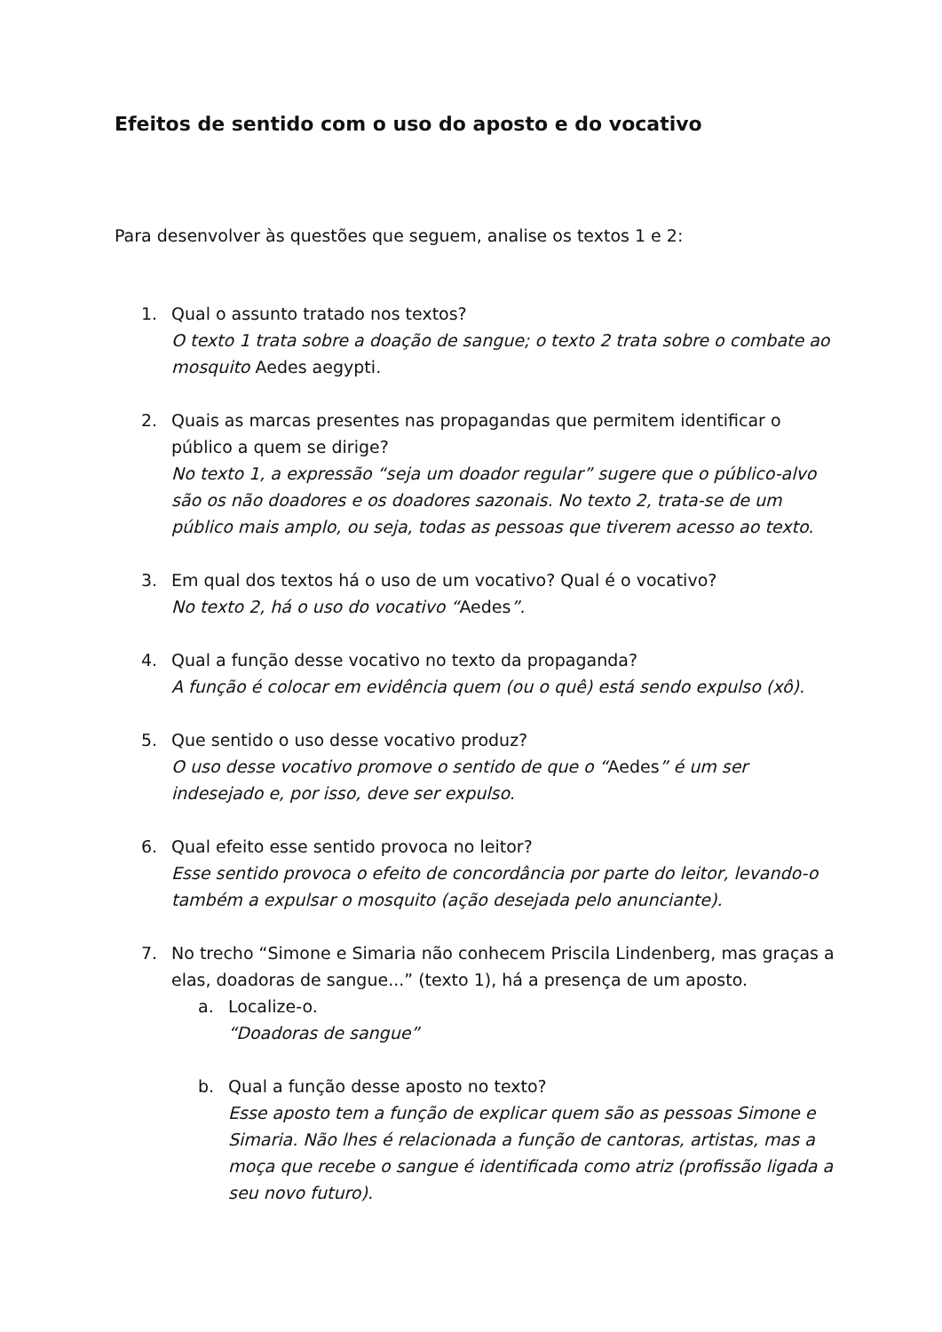Efeitos de sentido com o uso do aposto e do vocativo
Para desenvolver às questões que seguem, analise os textos 1 e 2:
1. Qual o assunto tratado nos textos?
O texto 1 trata sobre a doação de sangue; o texto 2 trata sobre o combate ao mosquito Aedes aegypti.
2. Quais as marcas presentes nas propagandas que permitem identificar o público a quem se dirige?
No texto 1, a expressão “seja um doador regular” sugere que o público-alvo são os não doadores e os doadores sazonais. No texto 2, trata-se de um público mais amplo, ou seja, todas as pessoas que tiverem acesso ao texto.
3. Em qual dos textos há o uso de um vocativo? Qual é o vocativo?
No texto 2, há o uso do vocativo “Aedes”.
4. Qual a função desse vocativo no texto da propaganda?
A função é colocar em evidência quem (ou o quê) está sendo expulso (xô).
5. Que sentido o uso desse vocativo produz?
O uso desse vocativo promove o sentido de que o “Aedes” é um ser indesejado e, por isso, deve ser expulso.
6. Qual efeito esse sentido provoca no leitor?
Esse sentido provoca o efeito de concordância por parte do leitor, levando-o também a expulsar o mosquito (ação desejada pelo anunciante).
7. No trecho “Simone e Simaria não conhecem Priscila Lindenberg, mas graças a elas, doadoras de sangue...” (texto 1), há a presença de um aposto.
a. Localize-o.
“Doadoras de sangue”
b. Qual a função desse aposto no texto?
Esse aposto tem a função de explicar quem são as pessoas Simone e Simaria. Não lhes é relacionada a função de cantoras, artistas, mas a moça que recebe o sangue é identificada como atriz (profissão ligada a seu novo futuro).